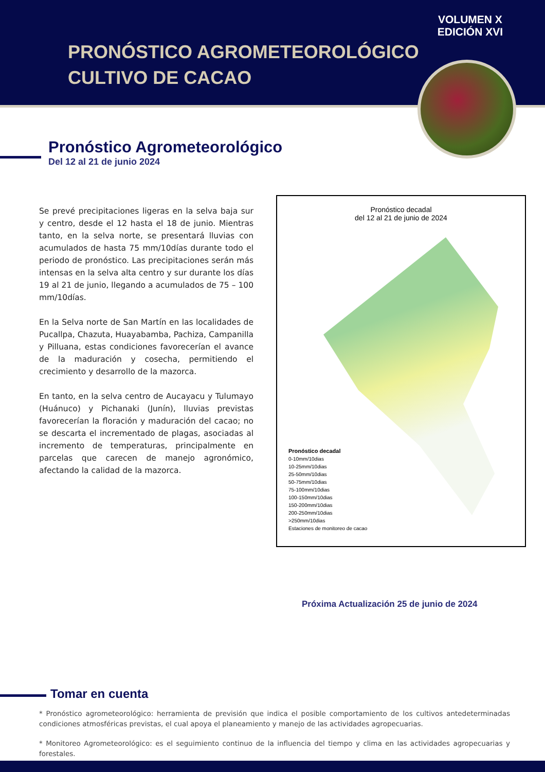VOLUMEN X
EDICIÓN XVI
PRONÓSTICO AGROMETEOROLÓGICO
CULTIVO DE CACAO
Pronóstico Agrometeorológico
Del 12 al 21 de junio 2024
Se prevé precipitaciones ligeras en la selva baja sur y centro, desde el 12 hasta el 18 de junio. Mientras tanto, en la selva norte, se presentará lluvias con acumulados de hasta 75 mm/10días durante todo el periodo de pronóstico. Las precipitaciones serán más intensas en la selva alta centro y sur durante los días 19 al 21 de junio, llegando a acumulados de 75 – 100 mm/10días.
En la Selva norte de San Martín en las localidades de Pucallpa, Chazuta, Huayabamba, Pachiza, Campanilla y Pilluana, estas condiciones favorecerían el avance de la maduración y cosecha, permitiendo el crecimiento y desarrollo de la mazorca.
En tanto, en la selva centro de Aucayacu y Tulumayo (Huánuco) y Pichanaki (Junín), lluvias previstas favorecerían la floración y maduración del cacao; no se descarta el incrementado de plagas, asociadas al incremento de temperaturas, principalmente en parcelas que carecen de manejo agronómico, afectando la calidad de la mazorca.
Pronóstico decadal
del 12 al 21 de junio de 2024
Pronóstico decadal
0-10mm/10dias
10-25mm/10dias
25-50mm/10dias
50-75mm/10dias
75-100mm/10dias
100-150mm/10dias
150-200mm/10dias
200-250mm/10dias
>250mm/10dias
Estaciones de monitoreo de cacao
Próxima Actualización 25 de junio de 2024
Tomar en cuenta
* Pronóstico agrometeorológico: herramienta de previsión que indica el posible comportamiento de los cultivos antedeterminadas condiciones atmosféricas previstas, el cual apoya el planeamiento y manejo de las actividades agropecuarias.
* Monitoreo Agrometeorológico: es el seguimiento continuo de la influencia del tiempo y clima en las actividades agropecuarias y forestales.